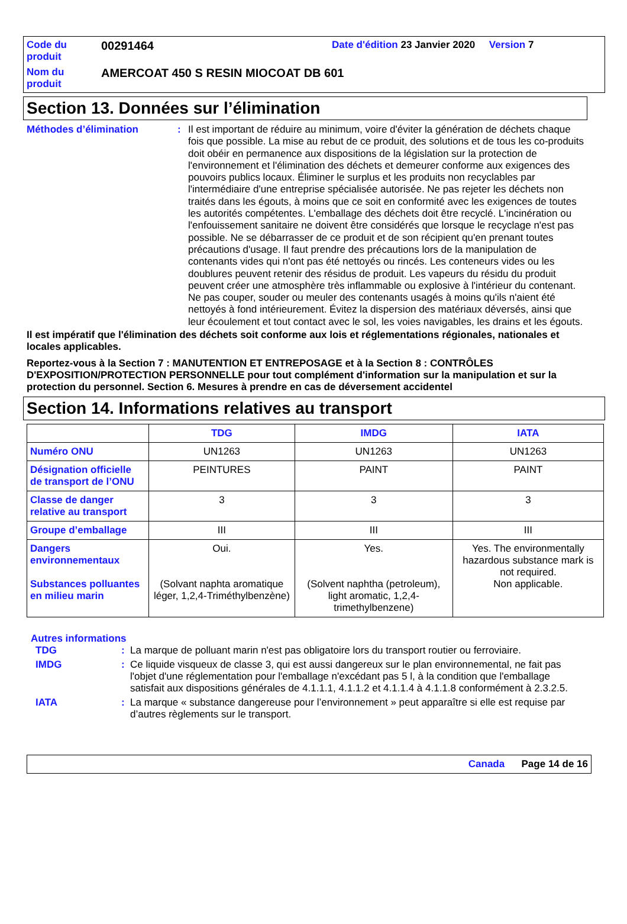Code du produit
00291464
Date d'édition 23 Janvier 2020 Version 7
Nom du produit
AMERCOAT 450 S RESIN MIOCOAT DB 601
Section 13. Données sur l’élimination
Méthodes d’élimination : Il est important de réduire au minimum, voire d'éviter la génération de déchets chaque fois que possible. La mise au rebut de ce produit, des solutions et de tous les co-produits doit obéir en permanence aux dispositions de la législation sur la protection de l'environnement et l'élimination des déchets et demeurer conforme aux exigences des pouvoirs publics locaux. Éliminer le surplus et les produits non recyclables par l'intermédiaire d'une entreprise spécialisée autorisée. Ne pas rejeter les déchets non traités dans les égouts, à moins que ce soit en conformité avec les exigences de toutes les autorités compétentes. L'emballage des déchets doit être recyclé. L'incinération ou l'enfouissement sanitaire ne doivent être considérés que lorsque le recyclage n'est pas possible. Ne se débarrasser de ce produit et de son récipient qu'en prenant toutes précautions d'usage. Il faut prendre des précautions lors de la manipulation de contenants vides qui n'ont pas été nettoyés ou rincés. Les conteneurs vides ou les doublures peuvent retenir des résidus de produit. Les vapeurs du résidu du produit peuvent créer une atmosphère très inflammable ou explosive à l'intérieur du contenant. Ne pas couper, souder ou meuler des contenants usagés à moins qu'ils n'aient été nettoyés à fond intérieurement. Évitez la dispersion des matériaux déversés, ainsi que leur écoulement et tout contact avec le sol, les voies navigables, les drains et les égouts.
Il est impératif que l'élimination des déchets soit conforme aux lois et réglementations régionales, nationales et locales applicables.
Reportez-vous à la Section 7 : MANUTENTION ET ENTREPOSAGE et à la Section 8 : CONTRÔLES D'EXPOSITION/PROTECTION PERSONNELLE pour tout complément d'information sur la manipulation et sur la protection du personnel. Section 6. Mesures à prendre en cas de déversement accidentel
Section 14. Informations relatives au transport
| | TDG | IMDG | IATA |
| --- | --- | --- | --- |
| Numéro ONU | UN1263 | UN1263 | UN1263 |
| Désignation officielle de transport de l’ONU | PEINTURES | PAINT | PAINT |
| Classe de danger relative au transport | 3 | 3 | 3 |
| Groupe d’emballage | III | III | III |
| Dangers environnementaux Substances polluantes en milieu marin | Oui. (Solvant naphta aromatique léger, 1,2,4-Triméthylbenzène) | Yes. (Solvent naphtha (petroleum), light aromatic, 1,2,4-trimethylbenzene) | Yes. The environmentally hazardous substance mark is not required. Non applicable. |
Autres informations
TDG : La marque de polluant marin n'est pas obligatoire lors du transport routier ou ferroviaire.
IMDG : Ce liquide visqueux de classe 3, qui est aussi dangereux sur le plan environnemental, ne fait pas l'objet d'une réglementation pour l'emballage n'excédant pas 5 l, à la condition que l'emballage satisfait aux dispositions générales de 4.1.1.1, 4.1.1.2 et 4.1.1.4 à 4.1.1.8 conformément à 2.3.2.5.
IATA : La marque « substance dangereuse pour l’environnement » peut apparaître si elle est requise par d’autres règlements sur le transport.
Canada Page 14 de 16